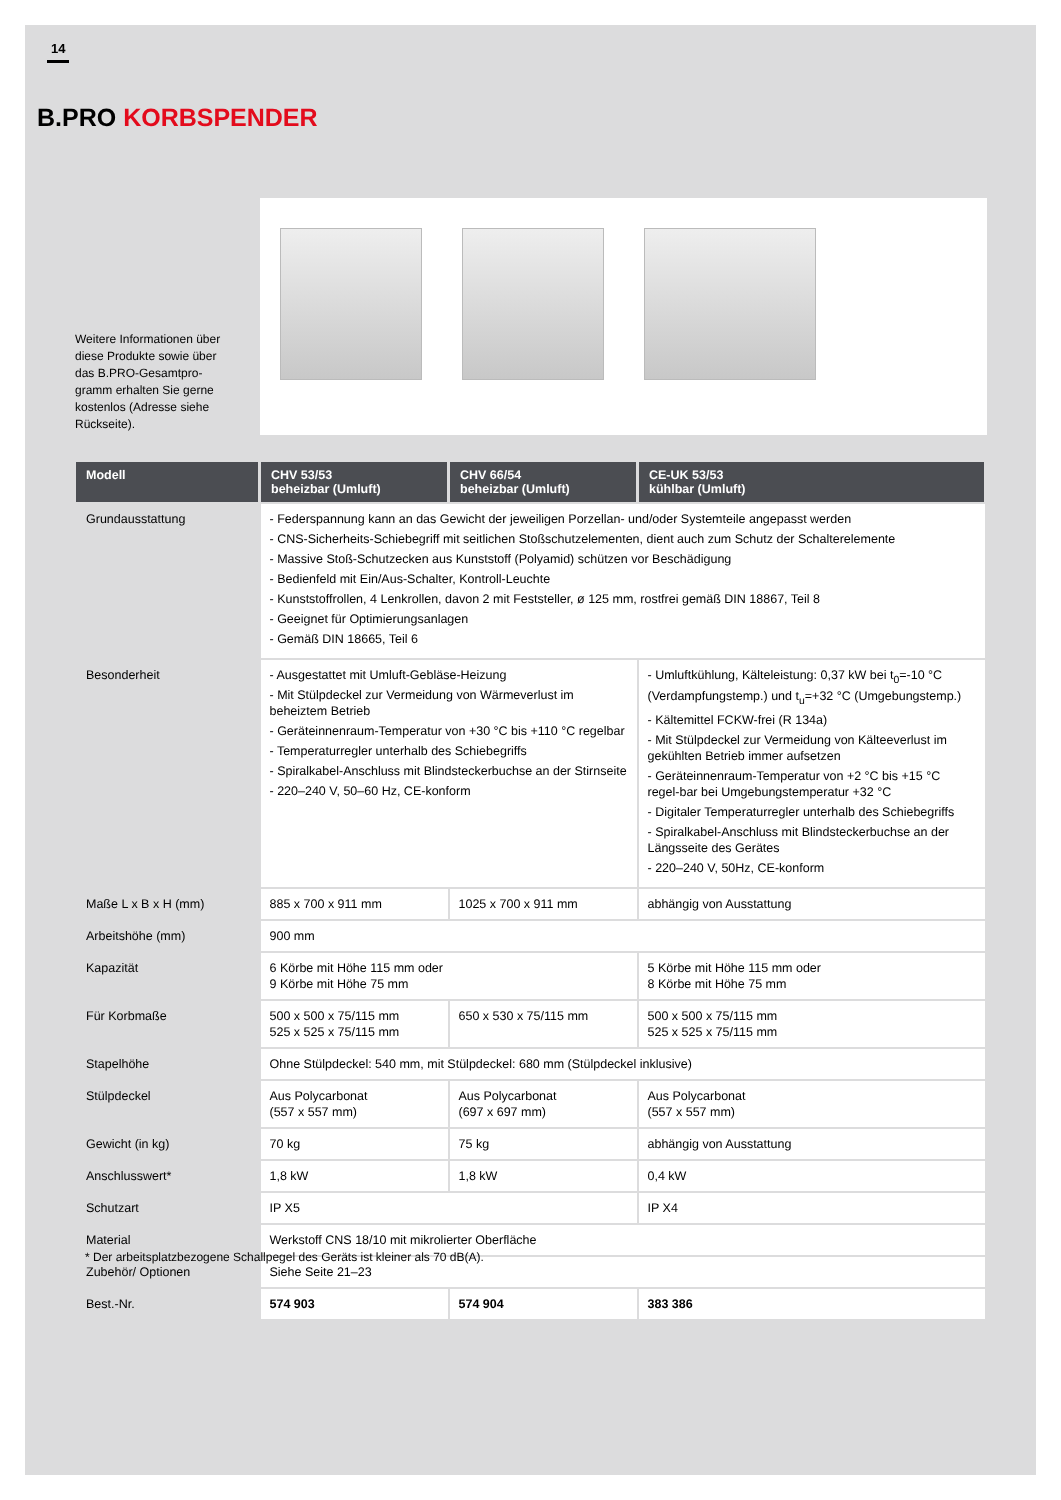14
B.PRO KORBSPENDER
Weitere Informationen über diese Produkte sowie über das B.PRO-Gesamtpro-gramm erhalten Sie gerne kostenlos (Adresse siehe Rückseite).
| Modell | CHV 53/53 beheizbar (Umluft) | CHV 66/54 beheizbar (Umluft) | CE-UK 53/53 kühlbar (Umluft) |
| --- | --- | --- | --- |
| Grundausstattung | - Federspannung kann an das Gewicht der jeweiligen Porzellan- und/oder Systemteile angepasst werden - CNS-Sicherheits-Schiebegriff mit seitlichen Stoßschutzelementen, dient auch zum Schutz der Schalterelemente - Massive Stoß-Schutzecken aus Kunststoff (Polyamid) schützen vor Beschädigung - Bedienfeld mit Ein/Aus-Schalter, Kontroll-Leuchte - Kunststoffrollen, 4 Lenkrollen, davon 2 mit Feststeller, ø 125 mm, rostfrei gemäß DIN 18867, Teil 8 - Geeignet für Optimierungsanlagen - Gemäß DIN 18665, Teil 6 | | |
| Besonderheit | - Ausgestattet mit Umluft-Gebläse-Heizung - Mit Stülpdeckel zur Vermeidung von Wärmeverlust im beheiztem Betrieb - Geräteinnenraum-Temperatur von +30 °C bis +110 °C regelbar - Temperaturregler unterhalb des Schiebegriffs - Spiralkabel-Anschluss mit Blindsteckerbuchse an der Stirnseite - 220–240 V, 50–60 Hz, CE-konform | | - Umluftkühlung, Kälteleistung: 0,37 kW bei t<sub>0</sub>=-10 °C (Verdampfungstemp.) und t<sub>u</sub>=+32 °C (Umgebungstemp.) - Kältemittel FCKW-frei (R 134a) - Mit Stülpdeckel zur Vermeidung von Kälteeverlust im gekühlten Betrieb immer aufsetzen - Geräteinnenraum-Temperatur von +2 °C bis +15 °C regel-bar bei Umgebungstemperatur +32 °C - Digitaler Temperaturregler unterhalb des Schiebegriffs - Spiralkabel-Anschluss mit Blindsteckerbuchse an der Längsseite des Gerätes - 220–240 V, 50Hz, CE-konform |
| Maße L x B x H (mm) | 885 x 700 x 911 mm | 1025 x 700 x 911 mm | abhängig von Ausstattung |
| Arbeitshöhe (mm) | 900 mm | | |
| Kapazität | 6 Körbe mit Höhe 115 mm oder 9 Körbe mit Höhe 75 mm | | 5 Körbe mit Höhe 115 mm oder 8 Körbe mit Höhe 75 mm |
| Für Korbmaße | 500 x 500 x 75/115 mm 525 x 525 x 75/115 mm | 650 x 530 x 75/115 mm | 500 x 500 x 75/115 mm 525 x 525 x 75/115 mm |
| Stapelhöhe | Ohne Stülpdeckel: 540 mm, mit Stülpdeckel: 680 mm (Stülpdeckel inklusive) | | |
| Stülpdeckel | Aus Polycarbonat (557 x 557 mm) | Aus Polycarbonat (697 x 697 mm) | Aus Polycarbonat (557 x 557 mm) |
| Gewicht (in kg) | 70 kg | 75 kg | abhängig von Ausstattung |
| Anschlusswert* | 1,8 kW | 1,8 kW | 0,4 kW |
| Schutzart | IP X5 | | IP X4 |
| Material | Werkstoff CNS 18/10 mit mikrolierter Oberfläche | | |
| Zubehör/ Optionen | Siehe Seite 21–23 | | |
| Best.-Nr. | 574 903 | 574 904 | 383 386 |
* Der arbeitsplatzbezogene Schallpegel des Geräts ist kleiner als 70 dB(A).